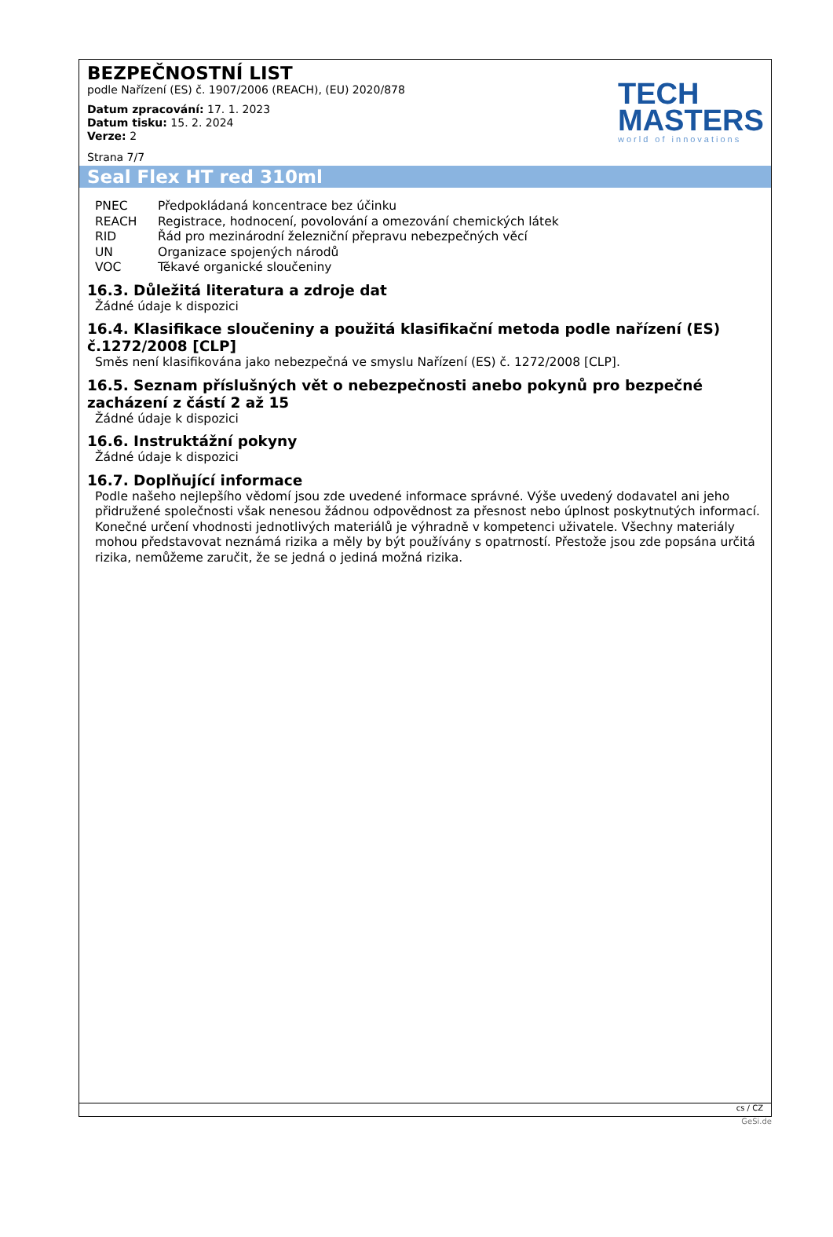BEZPEČNOSTNÍ LIST
podle Nařízení (ES) č. 1907/2006 (REACH), (EU) 2020/878
Datum zpracování: 17. 1. 2023
Datum tisku: 15. 2. 2024
Verze: 2
Strana 7/7
TECH
MASTERS
world of innovations
Seal Flex HT red 310ml
| PNEC | Předpokládaná koncentrace bez účinku |
| REACH | Registrace, hodnocení, povolování a omezování chemických látek |
| RID | Řád pro mezinárodní železniční přepravu nebezpečných věcí |
| UN | Organizace spojených národů |
| VOC | Těkavé organické sloučeniny |
16.3. Důležitá literatura a zdroje dat
Žádné údaje k dispozici
16.4. Klasifikace sloučeniny a použitá klasifikační metoda podle nařízení (ES) č.1272/2008 [CLP]
Směs není klasifikována jako nebezpečná ve smyslu Nařízení (ES) č. 1272/2008 [CLP].
16.5. Seznam příslušných vět o nebezpečnosti anebo pokynů pro bezpečné zacházení z částí 2 až 15
Žádné údaje k dispozici
16.6. Instruktážní pokyny
Žádné údaje k dispozici
16.7. Doplňující informace
Podle našeho nejlepšího vědomí jsou zde uvedené informace správné. Výše uvedený dodavatel ani jeho přidružené společnosti však nenesou žádnou odpovědnost za přesnost nebo úplnost poskytnutých informací. Konečné určení vhodnosti jednotlivých materiálů je výhradně v kompetenci uživatele. Všechny materiály mohou představovat neznámá rizika a měly by být používány s opatrností. Přestože jsou zde popsána určitá rizika, nemůžeme zaručit, že se jedná o jediná možná rizika.
cs / CZ
GeSi.de